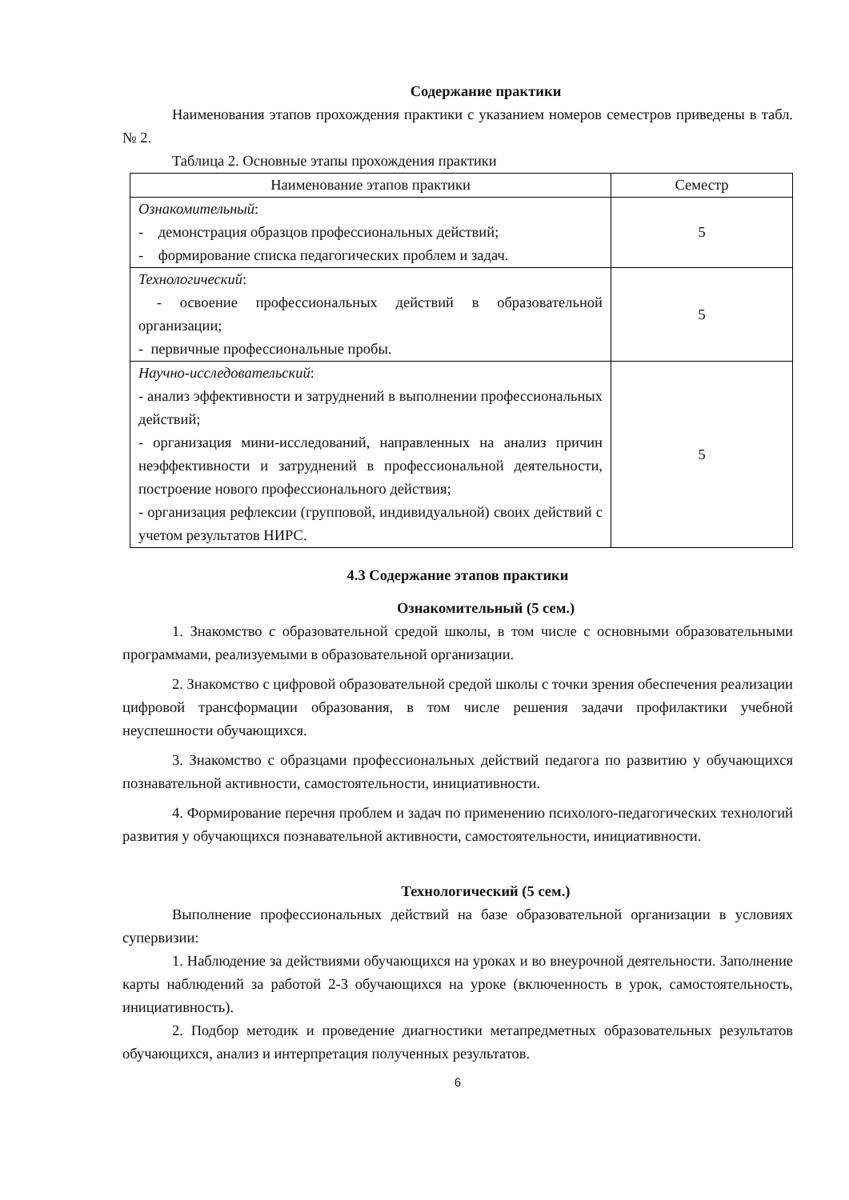Содержание практики
Наименования этапов прохождения практики с указанием номеров семестров приведены в табл. № 2.
Таблица 2. Основные этапы прохождения практики
| Наименование этапов практики | Семестр |
| --- | --- |
| Ознакомительный : - демонстрация образцов профессиональных действий; - формирование списка педагогических проблем и задач. | 5 |
| Технологический : - освоение профессиональных действий в образовательной организации; - первичные профессиональные пробы. | 5 |
| Научно-исследовательский : - анализ эффективности и затруднений в выполнении профессиональных действий; - организация мини-исследований, направленных на анализ причин неэффективности и затруднений в профессиональной деятельности, построение нового профессионального действия; - организация рефлексии (групповой, индивидуальной) своих действий с учетом результатов НИРС. | 5 |
4.3 Содержание этапов практики
Ознакомительный (5 сем.)
1. Знакомство с образовательной средой школы, в том числе с основными образовательными программами, реализуемыми в образовательной организации.
2. Знакомство с цифровой образовательной средой школы с точки зрения обеспечения реализации цифровой трансформации образования, в том числе решения задачи профилактики учебной неуспешности обучающихся.
3. Знакомство с образцами профессиональных действий педагога по развитию у обучающихся познавательной активности, самостоятельности, инициативности.
4. Формирование перечня проблем и задач по применению психолого-педагогических технологий развития у обучающихся познавательной активности, самостоятельности, инициативности.
Технологический (5 сем.)
Выполнение профессиональных действий на базе образовательной организации в условиях супервизии:
1. Наблюдение за действиями обучающихся на уроках и во внеурочной деятельности. Заполнение карты наблюдений за работой 2-3 обучающихся на уроке (включенность в урок, самостоятельность, инициативность).
2. Подбор методик и проведение диагностики метапредметных образовательных результатов обучающихся, анализ и интерпретация полученных результатов.
6